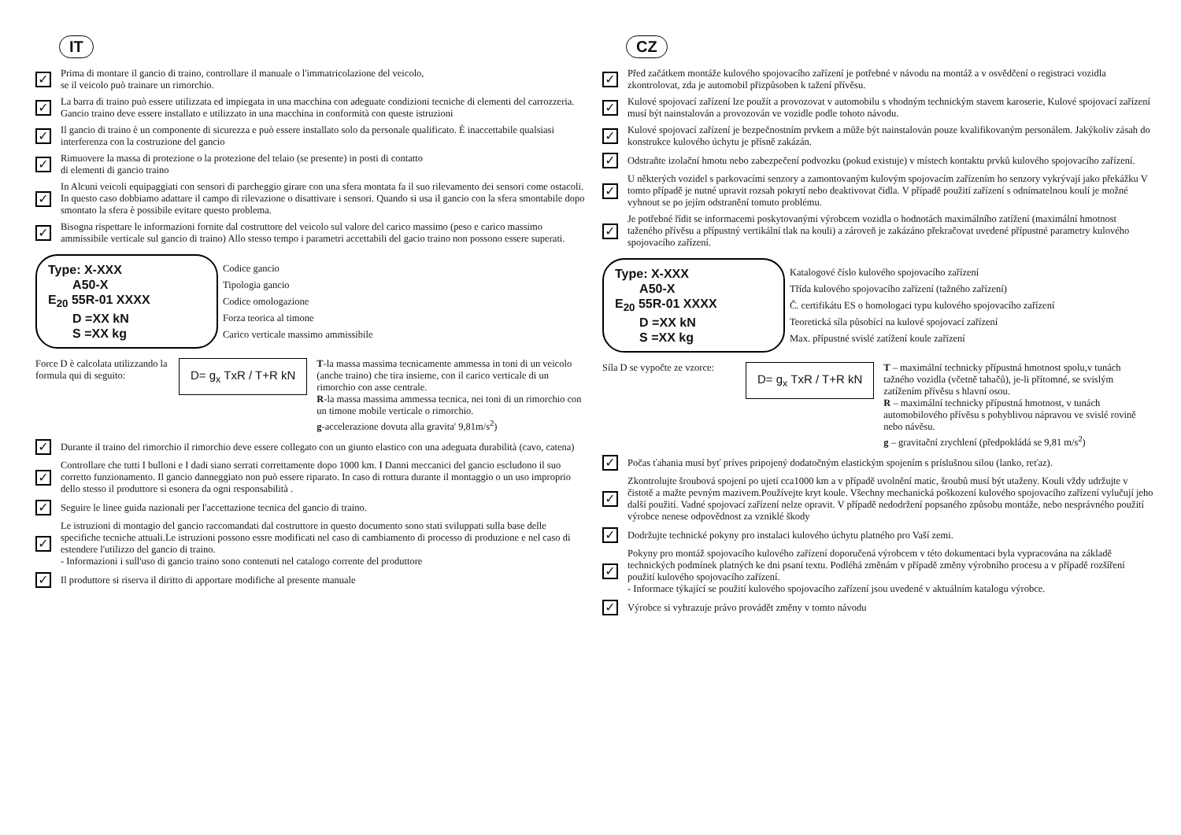IT
✓ Prima di montare il gancio di traino, controllare il manuale o l'immatricolazione del veicolo,
se il veicolo può trainare un rimorchio.
✓ La barra di traino può essere utilizzata ed impiegata in una macchina con adeguate condizioni tecniche di elementi del carrozzeria. Gancio traino deve essere installato e utilizzato in una macchina in conformità con queste istruzioni
✓ Il gancio di traino è un componente di sicurezza e può essere installato solo da personale qualificato. È inaccettabile qualsiasi interferenza con la costruzione del gancio
✓ Rimuovere la massa di protezione o la protezione del telaio (se presente) in posti di contatto
di elementi di gancio traino
✓ In Alcuni veicoli equipaggiati con sensori di parcheggio girare con una sfera montata fa il suo rilevamento dei sensori come ostacoli. In questo caso dobbiamo adattare il campo di rilevazione o disattivare i sensori. Quando si usa il gancio con la sfera smontabile dopo smontato la sfera è possibile evitare questo problema.
✓ Bisogna rispettare le informazioni fornite dal costruttore del veicolo sul valore del carico massimo (peso e carico massimo ammissibile verticale sul gancio di traino) Allo stesso tempo i parametri accettabili del gacio traino non possono essere superati.
Type: X-XXX
A50-X
E<sub>20</sub> 55R-01 XXXX
D =XX kN
S =XX kg
Codice gancio
Tipologia gancio
Codice omologazione
Forza teorica al timone
Carico verticale massimo ammissibile
Force D è calcolata utilizzando la formula qui di seguito:
D= g<sub>x</sub> TxR / T+R kN
T-la massa massima tecnicamente ammessa in toni di un veicolo (anche traino) che tira insieme, con il carico verticale di un rimorchio con asse centrale.
R-la massa massima ammessa tecnica, nei toni di un rimorchio con un timone mobile verticale o rimorchio.
g-accelerazione dovuta alla gravita' 9,81m/s<sup>2</sup>)
✓ Durante il traino del rimorchio il rimorchio deve essere collegato con un giunto elastico con una adeguata durabilità (cavo, catena)
✓ Controllare che tutti I bulloni e I dadi siano serrati correttamente dopo 1000 km. I Danni meccanici del gancio escludono il suo corretto funzionamento. Il gancio danneggiato non può essere riparato. In caso di rottura durante il montaggio o un uso improprio dello stesso il produttore si esonera da ogni responsabilità .
✓ Seguire le linee guida nazionali per l'accettazione tecnica del gancio di traino.
✓ Le istruzioni di montagio del gancio raccomandati dal costruttore in questo documento sono stati sviluppati sulla base delle specifiche tecniche attuali.Le istruzioni possono essre modificati nel caso di cambiamento di processo di produzione e nel caso di estendere l'utilizzo del gancio di traino.
- Informazioni i sull'uso di gancio traino sono contenuti nel catalogo corrente del produttore
✓ Il produttore si riserva il diritto di apportare modifiche al presente manuale
CZ
✓ Před začátkem montáže kulového spojovacího zařízení je potřebné v návodu na montáž a v osvědčení o registraci vozidla zkontrolovat, zda je automobil přizpůsoben k tažení přívěsu.
✓ Kulové spojovací zařízení lze použít a provozovat v automobilu s vhodným technickým stavem karoserie, Kulové spojovací zařízení musí být nainstalován a provozován ve vozidle podle tohoto návodu.
✓ Kulové spojovací zařízení je bezpečnostním prvkem a může být nainstalován pouze kvalifikovaným personálem. Jakýkoliv zásah do konstrukce kulového úchytu je přísně zakázán.
✓ Odstraňte izolační hmotu nebo zabezpečení podvozku (pokud existuje) v místech kontaktu prvků kulového spojovacího zařízení.
✓ U některých vozidel s parkovacími senzory a zamontovaným kulovým spojovacím zařízením ho senzory vykrývají jako překážku V tomto případě je nutné upravit rozsah pokrytí nebo deaktivovat čidla. V případě použití zařízení s odnímatelnou koulí je možné vyhnout se po jejím odstranění tomuto problému.
✓ Je potřebné řídit se informacemi poskytovanými výrobcem vozidla o hodnotách maximálního zatížení (maximální hmotnost taženého přívěsu a přípustný vertikální tlak na kouli) a zároveň je zakázáno překračovat uvedené přípustné parametry kulového spojovacího zařízení.
Type: X-XXX
A50-X
E<sub>20</sub> 55R-01 XXXX
D =XX kN
S =XX kg
Katalogové číslo kulového spojovacího zařízení
Třída kulového spojovacího zařízení (tažného zařízení)
Č. certifikátu ES o homologaci typu kulového spojovacího zařízení
Teoretická síla působící na kulové spojovací zařízení
Max. přípustné svislé zatížení koule zařízení
Síla D se vypočte ze vzorce:
D= g<sub>x</sub> TxR / T+R kN
T – maximální technicky přípustná hmotnost spolu,v tunách tažného vozidla (včetně tahačů), je-li přítomné, se svislým zatížením přívěsu s hlavní osou.
R – maximální technicky přípustná hmotnost, v tunách automobilového přívěsu s pohyblivou nápravou ve svislé rovině nebo návěsu.
g – gravitační zrychlení (předpokládá se 9,81 m/s<sup>2</sup>)
✓ Počas ťahania musí byť príves pripojený dodatočným elastickým spojením s príslušnou silou (lanko, reťaz).
✓ Zkontrolujte šroubová spojení po ujetí cca1000 km a v případě uvolnění matic, šroubů musí být utaženy. Kouli vždy udržujte v čistotě a mažte pevným mazivem.Používejte kryt koule. Všechny mechanická poškození kulového spojovacího zařízení vylučují jeho další použití. Vadné spojovací zařízení nelze opravit. V případě nedodržení popsaného způsobu montáže, nebo nesprávného použití výrobce nenese odpovědnost za vzniklé škody
✓ Dodržujte technické pokyny pro instalaci kulového úchytu platného pro Vaší zemi.
✓ Pokyny pro montáž spojovacího kulového zařízení doporučená výrobcem v této dokumentaci byla vypracována na základě technických podmínek platných ke dni psaní textu. Podléhá změnám v případě změny výrobního procesu a v případě rozšíření použití kulového spojovacího zařízení.
- Informace týkající se použití kulového spojovacího zařízení jsou uvedené v aktuálním katalogu výrobce.
✓ Výrobce si vyhrazuje právo provádět změny v tomto návodu